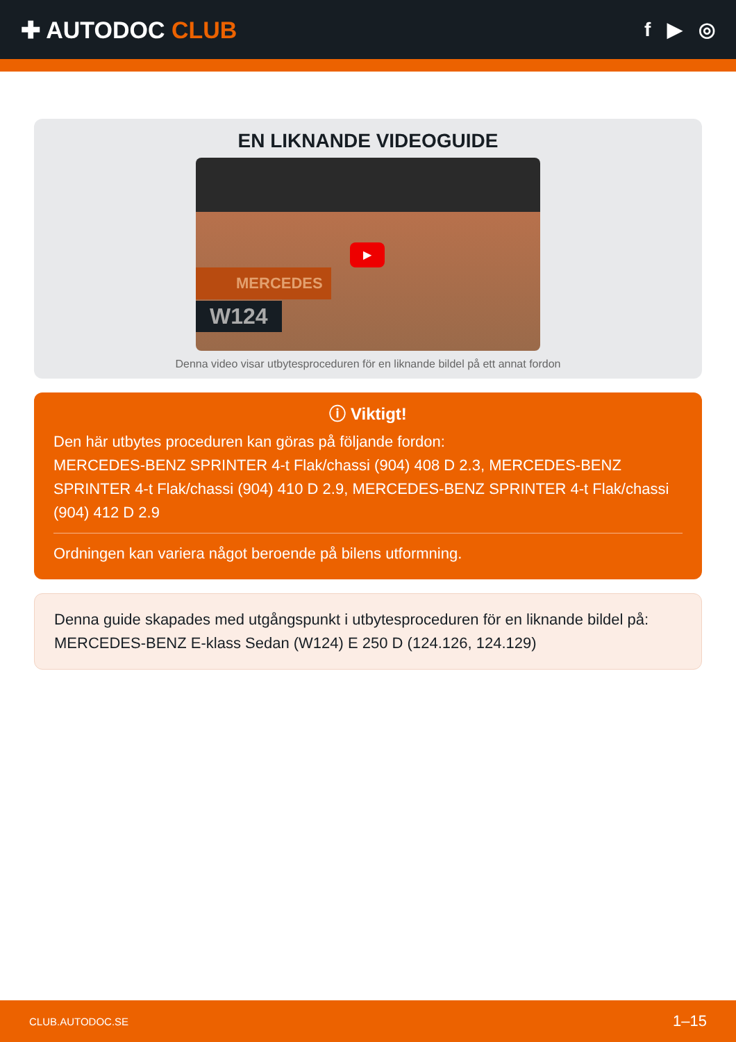✚ AUTODOC CLUB
f ▶ ◎
EN LIKNANDE VIDEOGUIDE
▶
MERCEDES
W124
Denna video visar utbytesproceduren för en liknande bildel på ett annat fordon
ⓘ Viktigt!
Den här utbytes proceduren kan göras på följande fordon:
MERCEDES-BENZ SPRINTER 4-t Flak/chassi (904) 408 D 2.3, MERCEDES-BENZ SPRINTER 4-t Flak/chassi (904) 410 D 2.9, MERCEDES-BENZ SPRINTER 4-t Flak/chassi (904) 412 D 2.9
Ordningen kan variera något beroende på bilens utformning.
Denna guide skapades med utgångspunkt i utbytesproceduren för en liknande bildel på: MERCEDES-BENZ E-klass Sedan (W124) E 250 D (124.126, 124.129)
CLUB.AUTODOC.SE 1–15